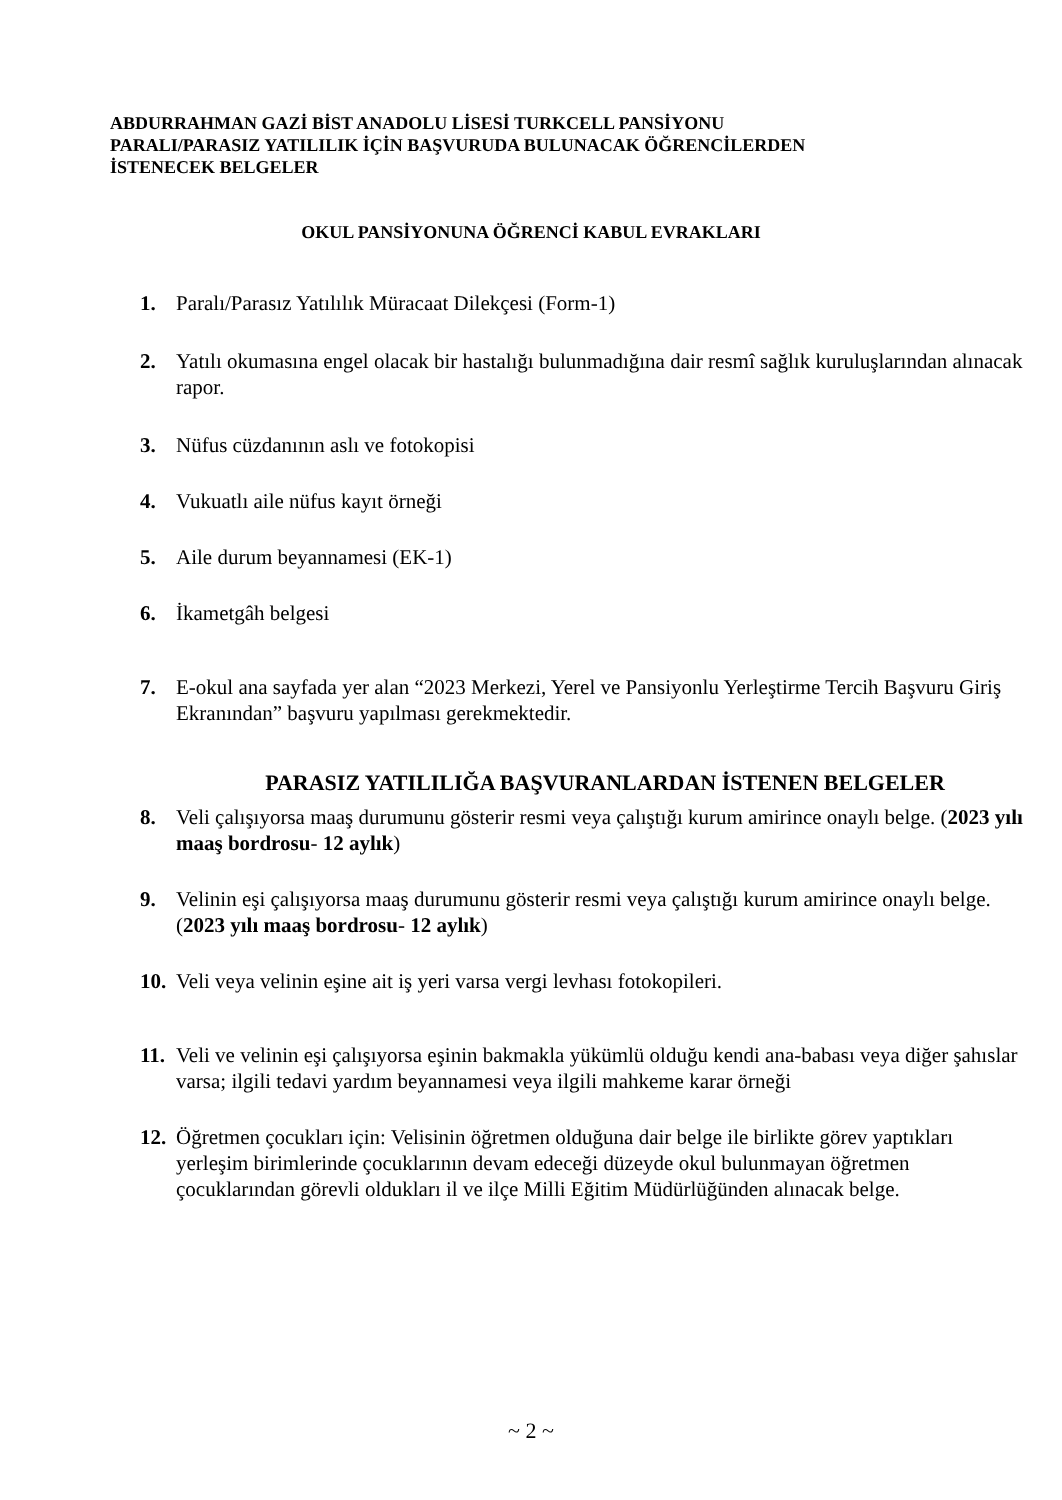ABDURRAHMAN GAZİ BİST ANADOLU LİSESİ TURKCELL PANSİYONU
PARALI/PARASIZ YATILILIK İÇİN BAŞVURUDA BULUNACAK ÖĞRENCİLERDEN
İSTENECEK BELGELER
OKUL PANSİYONUNA ÖĞRENCİ KABUL EVRAKLARI
1. Paralı/Parasız Yatılılık Müracaat Dilekçesi (Form-1)
2. Yatılı okumasına engel olacak bir hastalığı bulunmadığına dair resmî sağlık kuruluşlarından alınacak rapor.
3. Nüfus cüzdanının aslı ve fotokopisi
4. Vukuatlı aile nüfus kayıt örneği
5. Aile durum beyannamesi (EK-1)
6. İkametgâh belgesi
7. E-okul ana sayfada yer alan “2023 Merkezi, Yerel ve Pansiyonlu Yerleştirme Tercih Başvuru Giriş Ekranından” başvuru yapılması gerekmektedir.
PARASIZ YATILILIĞA BAŞVURANLARDAN İSTENEN BELGELER
8. Veli çalışıyorsa maaş durumunu gösterir resmi veya çalıştığı kurum amirince onaylı belge. (2023 yılı maaş bordrosu- 12 aylık)
9. Velinin eşi çalışıyorsa maaş durumunu gösterir resmi veya çalıştığı kurum amirince onaylı belge. (2023 yılı maaş bordrosu- 12 aylık)
10. Veli veya velinin eşine ait iş yeri varsa vergi levhası fotokopileri.
11. Veli ve velinin eşi çalışıyorsa eşinin bakmakla yükümlü olduğu kendi ana-babası veya diğer şahıslar varsa; ilgili tedavi yardım beyannamesi veya ilgili mahkeme karar örneği
12. Öğretmen çocukları için: Velisinin öğretmen olduğuna dair belge ile birlikte görev yaptıkları yerleşim birimlerinde çocuklarının devam edeceği düzeyde okul bulunmayan öğretmen çocuklarından görevli oldukları il ve ilçe Milli Eğitim Müdürlüğünden alınacak belge.
~ 2 ~